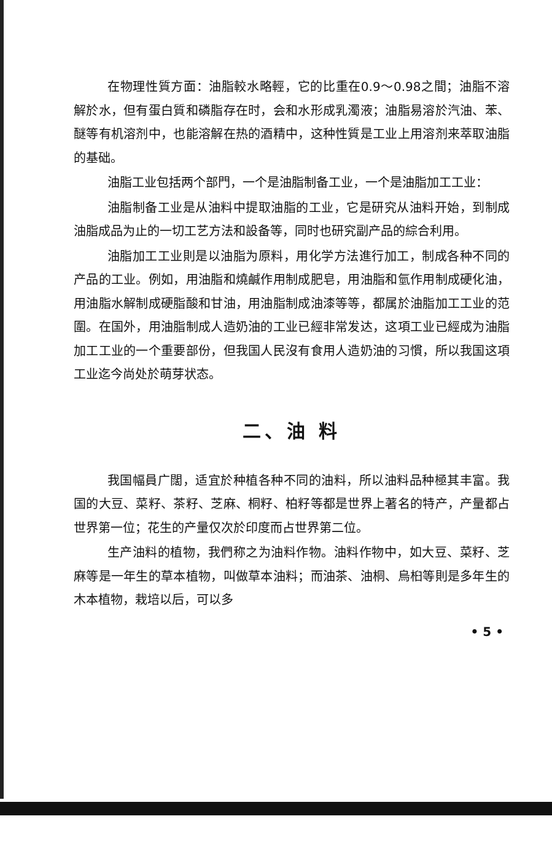在物理性質方面：油脂較水略輕，它的比重在0.9～0.98之間；油脂不溶解於水，但有蛋白質和磷脂存在时，会和水形成乳濁液；油脂易溶於汽油、苯、醚等有机溶剂中，也能溶解在热的酒精中，这种性質是工业上用溶剂来萃取油脂的基础。
油脂工业包括两个部門，一个是油脂制备工业，一个是油脂加工工业：
油脂制备工业是从油料中提取油脂的工业，它是研究从油料开始，到制成油脂成品为止的一切工艺方法和設备等，同时也研究副产品的綜合利用。
油脂加工工业則是以油脂为原料，用化学方法進行加工，制成各种不同的产品的工业。例如，用油脂和燒鹹作用制成肥皂，用油脂和氫作用制成硬化油，用油脂水解制成硬脂酸和甘油，用油脂制成油漆等等，都属於油脂加工工业的范圍。在国外，用油脂制成人造奶油的工业已經非常发达，这項工业已經成为油脂加工工业的一个重要部份，但我国人民沒有食用人造奶油的习慣，所以我国这項工业迄今尚处於萌芽状态。
二、油 料
我国幅員广闊，适宜於种植各种不同的油料，所以油料品种極其丰富。我国的大豆、菜籽、茶籽、芝麻、桐籽、柏籽等都是世界上著名的特产，产量都占世界第一位；花生的产量仅次於印度而占世界第二位。
生产油料的植物，我們称之为油料作物。油料作物中，如大豆、菜籽、芝麻等是一年生的草本植物，叫做草本油料；而油茶、油桐、烏桕等則是多年生的木本植物，栽培以后，可以多
• 5 •